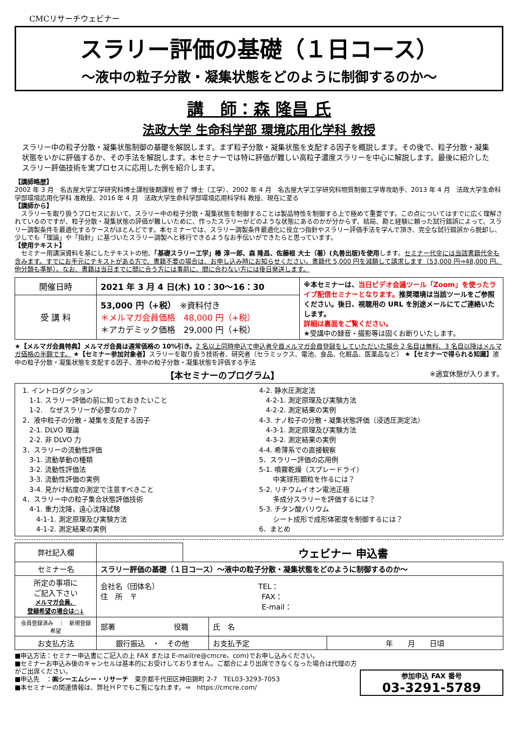CMCリサーチウェビナー
スラリー評価の基礎（１日コース）
～液中の粒子分散・凝集状態をどのように制御するのか～
講　師：森 隆昌 氏
法政大学 生命科学部 環境応用化学科 教授
スラリー中の粒子分散・凝集状態制御の基礎を解説します。まず粒子分散・凝集状態を支配する因子を概説します。その後で、粒子分散・凝集状態をいかに評価するか、その手法を解説します。本セミナーでは特に評価が難しい高粒子濃度スラリーを中心に解説します。最後に紹介したスラリー評価技術を実プロセスに応用した例を紹介します。
【講師略歴】
2002 年 3 月　名古屋大学工学研究科博士課程後期課程 修了 博士（工学）、2002 年 4 月　名古屋大学工学研究科物質制御工学専攻助手、2013 年 4 月　法政大学生命科学部環境応用化学科 准教授、2016 年 4 月　法政大学生命科学部環境応用科学科 教授、現在に至る
【講師から】
　スラリーを取り扱うプロセスにおいて、スラリー中の粒子分散・凝集状態を制御することは製品特性を制御する上で極めて重要です。この点についてはすでに広く理解されているのですが、粒子分散・凝集状態の評価が難しいために、作ったスラリーがどのような状態にあるのかが分からず、結局、勘と経験に頼った試行錯誤によって、スラリー調製条件を最適化するケースがほとんどです。本セミナーでは、スラリー調製条件最適化に役立つ指針やスラリー評価手法を学んで頂き、完全な試行錯誤から脱却し、少しでも「理論」や「指針」に基づいたスラリー調製へと移行できるようなお手伝いができたらと思っています。
【使用テキスト】
　セミナー用講演資料を基にしたテキストの他、「基礎スラリー工学」椿 淳一郎、森 隆昌、佐藤根 大士（著）(丸善出版)を使用します。セミナー代金には当該書籍代金も含みます。すでにお手元にテキストがある方で、書籍不要の場合は、お申し込み時にお知らせください。書籍代 5,000 円を減額して請求します（53,000 円⇒48,000 円、他分類も準拠）。なお、書籍は当日までに間に合う方には事前に、間に合わない方には後日発送します。
| 開催日時 | 2021 年 3 月 4 日(木) 10：30～16：30 | ※本セミナーは、 当日ビデオ会議ツール「Zoom」を使ったライブ配信セミナーとなります。 推奨環境は当該ツールをご参照ください。後日、視聴用の URL を別途メールにてご連絡いたします。 詳細は裏面をご覧ください。 ★受講中の録音・撮影等は固くお断りいたします。 |
| 受 講 料 | 53,000 円（+税） ※資料付き ＊メルマガ会員価格 48,000 円（+税） ＊アカデミック価格 29,000 円（+税） | |
★【メルマガ会員特典】メルマガ会員は通常価格の 10%引き。2 名以上同時申込で申込者全員メルマガ会員登録をしていただいた場合 2 名目は無料、3 名目以降はメルマガ価格の半額です。 ★【セミナー参加対象者】スラリーを取り扱う技術者、研究者（セラミックス、電池、食品、化粧品、医薬品など） ★【セミナーで得られる知識】液中の粒子分散・凝集状態を支配する因子、液中の粒子分散・凝集状態を評価する手法
【本セミナーのプログラム】 ※適宜休憩が入ります。
1. イントロダクション
　1-1. スラリー評価の前に知っておきたいこと
　1-2.　なぜスラリーが必要なのか？
2．液中粒子の分散・凝集を支配する因子
　2-1. DLVO 理論
　2-2. 非 DLVO 力
3．スラリーの流動性評価
　3-1. 流動挙動の種類
　3-2. 流動性評価法
　3-3. 流動性評価の実例
　3-4. 見かけ粘度の測定で注意すべきこと
4．スラリー中の粒子集合状態評価技術
　4-1. 重力沈降，遠心沈降試験
　　4-1-1. 測定原理及び実験方法
　　4-1-2. 測定結果の実例
4-2. 静水圧測定法
　4-2-1. 測定原理及び実験方法
　4-2-2. 測定結果の実例
4-3. ナノ粒子の分散・凝集状態評価（浸透圧測定法）
　4-3-1. 測定原理及び実験方法
　4-3-2. 測定結果の実例
4-4. 希薄系での直接観察
5．スラリー評価の応用例
5-1. 噴霧乾燥（スプレードライ）
　　中実球形顆粒を作るには？
5-2. リチウムイオン電池正極
　　多成分スラリーを評価するには？
5-3. チタン酸バリウム
　　シート成形で成形体密度を制御するには？
6．まとめ
| 弊社記入欄 | | ウェビナー 申込書 | | |
| セミナー名 | スラリー評価の基礎（１日コース）～液中の粒子分散・凝集状態をどのように制御するのか～ | | | |
| 所定の事項に ご記入下さい メルマガ会員、 登録希望の場合は○↓ | 会社名（団体名） TEL： 住 所 〒 FAX： E-mail： | | | |
| 会員登録済み ｜ 新規登録希望 | 部署 役職 | | 氏 名 | |
| お支払方法 | 銀行振込 ・ その他 | | お支払予定 | 年 月 日頃 |
参加申込 FAX 番号
03-3291-5789
■申込方法：セミナー申込書にご記入の上 FAX または E-mail(re@cmcre。com)でお申し込みください。
■セミナーお申込み後のキャンセルは基本的にお受けしておりません。ご都合により出席できなくなった場合は代理の方がご出席ください。
■申込先　：㈱シーエムシー・リサーチ　東京都千代田区神田錦町 2-7　TEL03-3293-7053
■本セミナーの関連情報は、弊社ＨＰでもご覧になれます。⇒　https://cmcre.com/